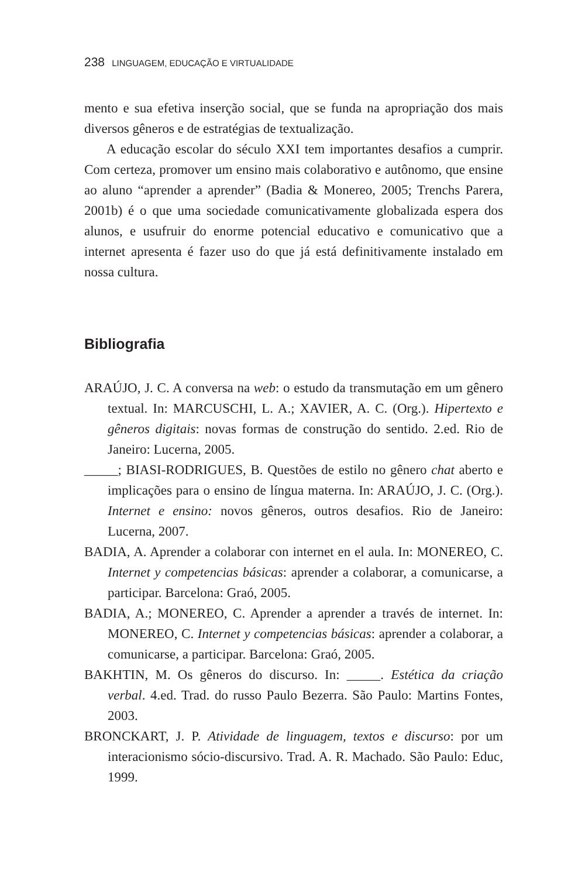238 LINGUAGEM, EDUCAÇÃO E VIRTUALIDADE
mento e sua efetiva inserção social, que se funda na apropriação dos mais diversos gêneros e de estratégias de textualização.
A educação escolar do século XXI tem importantes desafios a cumprir. Com certeza, promover um ensino mais colaborativo e autônomo, que ensine ao aluno “aprender a aprender” (Badia & Monereo, 2005; Trenchs Parera, 2001b) é o que uma sociedade comunicativamente globalizada espera dos alunos, e usufruir do enorme potencial educativo e comunicativo que a internet apresenta é fazer uso do que já está definitivamente instalado em nossa cultura.
Bibliografia
ARAÚJO, J. C. A conversa na web: o estudo da transmutação em um gênero textual. In: MARCUSCHI, L. A.; XAVIER, A. C. (Org.). Hipertexto e gêneros digitais: novas formas de construção do sentido. 2.ed. Rio de Janeiro: Lucerna, 2005.
_____; BIASI-RODRIGUES, B. Questões de estilo no gênero chat aberto e implicações para o ensino de língua materna. In: ARAÚJO, J. C. (Org.). Internet e ensino: novos gêneros, outros desafios. Rio de Janeiro: Lucerna, 2007.
BADIA, A. Aprender a colaborar con internet en el aula. In: MONEREO, C. Internet y competencias básicas: aprender a colaborar, a comunicarse, a participar. Barcelona: Graó, 2005.
BADIA, A.; MONEREO, C. Aprender a aprender a través de internet. In: MONEREO, C. Internet y competencias básicas: aprender a colaborar, a comunicarse, a participar. Barcelona: Graó, 2005.
BAKHTIN, M. Os gêneros do discurso. In: _____. Estética da criação verbal. 4.ed. Trad. do russo Paulo Bezerra. São Paulo: Martins Fontes, 2003.
BRONCKART, J. P. Atividade de linguagem, textos e discurso: por um interacionismo sócio-discursivo. Trad. A. R. Machado. São Paulo: Educ, 1999.